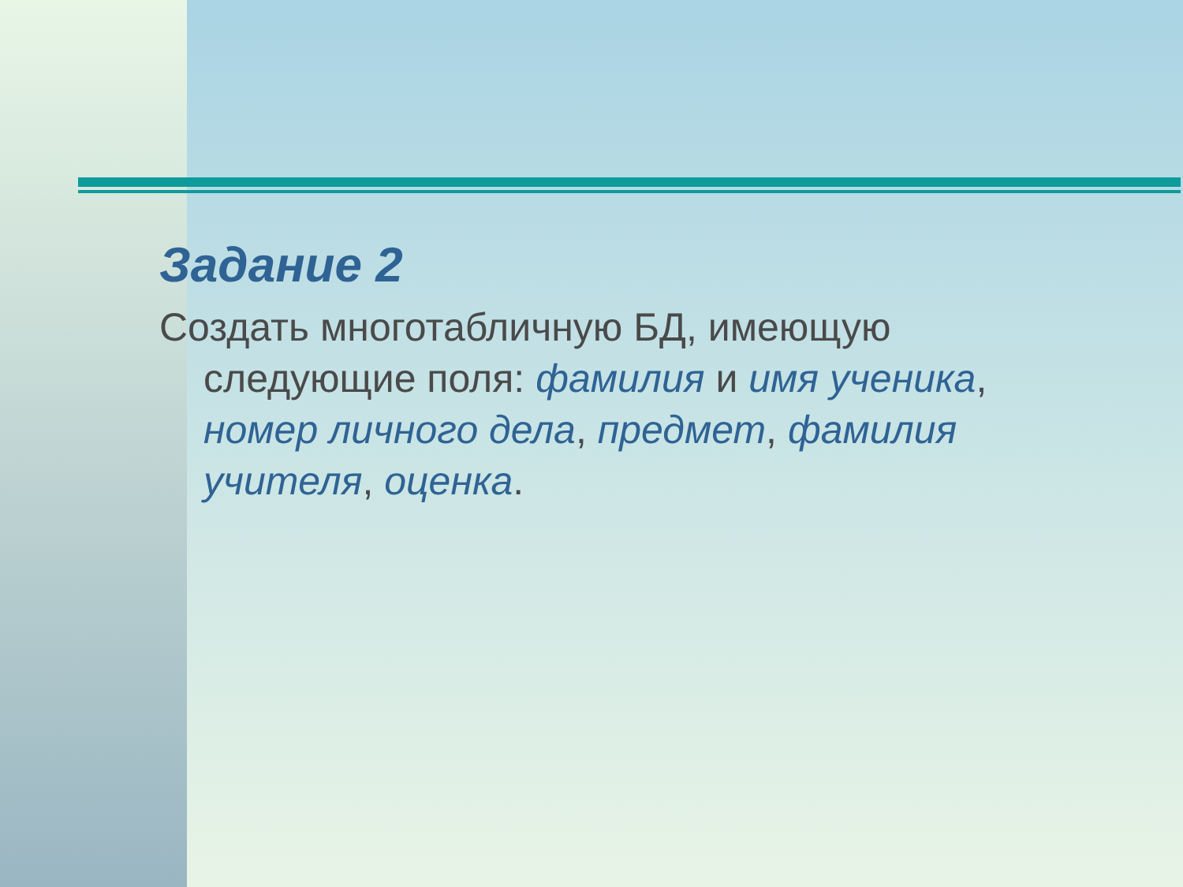Задание 2
Создать многотабличную БД, имеющую следующие поля: фамилия и имя ученика, номер личного дела, предмет, фамилия учителя, оценка.